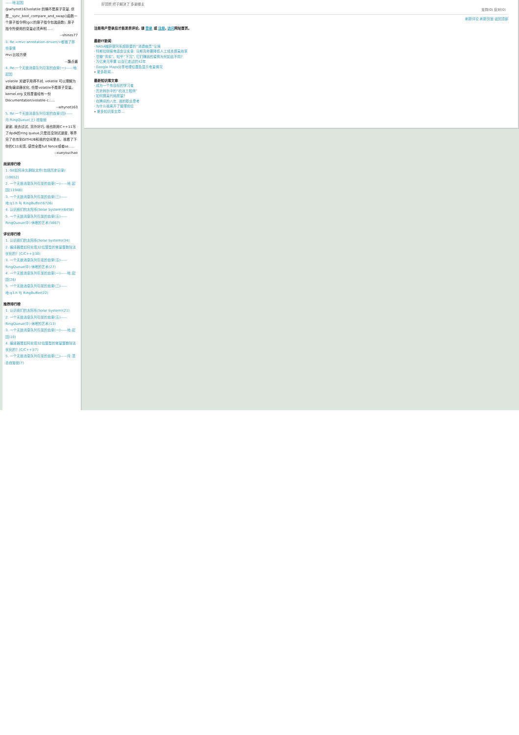——地:起因
@whynot163volatile 的确不是原子变量, 但是__sync_bool_compare_and_swap()函数一个原子指令啊(gcc的原子指令包装函数), 原子指令所使用的变量必须声明......
--shines77
3. Re:<mvc:annotation-driven/>都做了那些事情
mvc比较方便
--蘸点酱
4. Re:一个无锁消息队列引发的血案(一)——地:起因
volatile 关键字用得不对, volatile 可以理解为避免编译器优化, 但是volatile不是原子变量。kernel.org 文档里曾经有一份Documentation/volatile-c......
--whynot163
5. Re:一个无锁消息队列引发的血案(四)——月:RingQueue(上) 自旋锁
谢谢, 我去试试, 另外好巧, 我也刚用C++11写了dpdk的ring queue,只是还没测试速度, 等弄完了也传到GITHUB和我的空间里去。我看了下你的C11实现, 感觉全是full fence或者se......
--xueyouchao
阅读排行榜
1. Git如何永久删除文件(包括历史记录)(19652)
2. 一个无锁消息队列引发的血案(一)——地:起因(11948)
3. 一个无锁消息队列引发的血案(三)——地:q3.h 与 RingBuffer(6726)
4. 认识我们的太阳系(Solar System)(6458)
5. 一个无锁消息队列引发的血案(五)——RingQueue(中) 休眠的艺术(5867)
评论排行榜
1. 认识我们的太阳系(Solar System)(34)
2. 编译器是如何实现32位整型的常量整数除法优化的？[C/C++](30)
3. 一个无锁消息队列引发的血案(五)——RingQueue(中) 休眠的艺术(27)
4. 一个无锁消息队列引发的血案(一)——地:起因(26)
5. 一个无锁消息队列引发的血案(三)——地:q3.h 与 RingBuffer(22)
推荐排行榜
1. 认识我们的太阳系(Solar System)(21)
2. 一个无锁消息队列引发的血案(五)——RingQueue(中) 休眠的艺术(13)
3. 一个无锁消息队列引发的血案(一)——地:起因(10)
4. 编译器是如何实现32位整型的常量整数除法优化的？[C/C++](7)
5. 一个无锁消息队列引发的血案(二)——月:混合自旋锁(7)
好顶赞 终于解决了 多谢楼主
支持(0) 反对(0)
刷新评论 刷新页面 返回顶部
注册用户登录后才能发表评论, 请 登录 或 注册, 访问网站首页。
最新IT新闻:
· NASA捕获银河系超新星的“消退幽灵”尘埃
· 特斯拉财报电话会议实录: 马斯克称要降低人工成本提高效率
· 豆瓣“务实”、知乎“下沉”, 它们赚钱的姿势为何如此不同？
· 万亿美元苹果 以及它走过的42年
· Google Maps分享地理位置会显示电量情况
» 更多新闻...
最新知识库文章:
· 成为一个有目标的学习者
· 历史转折中的“杭派工程师”
· 如何提高代码质量？
· 在腾讯的八年, 我的职业思考
· 为什么我离开了管理岗位
» 更多知识库文章...